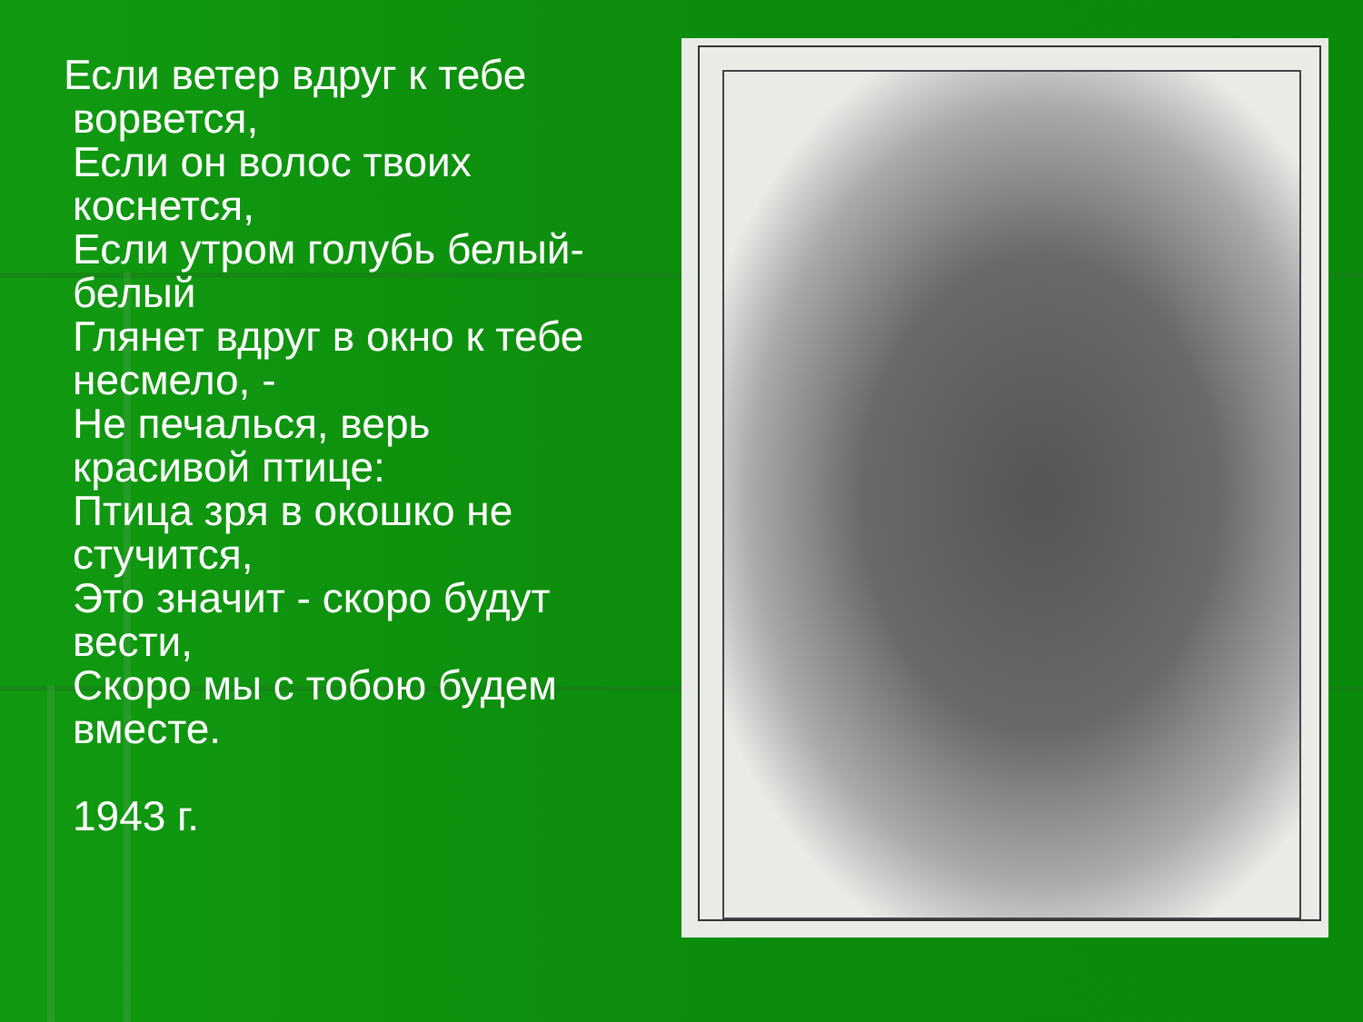Если ветер вдруг к тебе
ворвется,
Если он волос твоих
коснется,
Если утром голубь белый-
белый
Глянет вдруг в окно к тебе
несмело, -
Не печалься, верь
красивой птице:
Птица зря в окошко не
стучится,
Это значит - скоро будут
вести,
Скоро мы с тобою будем
вместе.
1943 г.